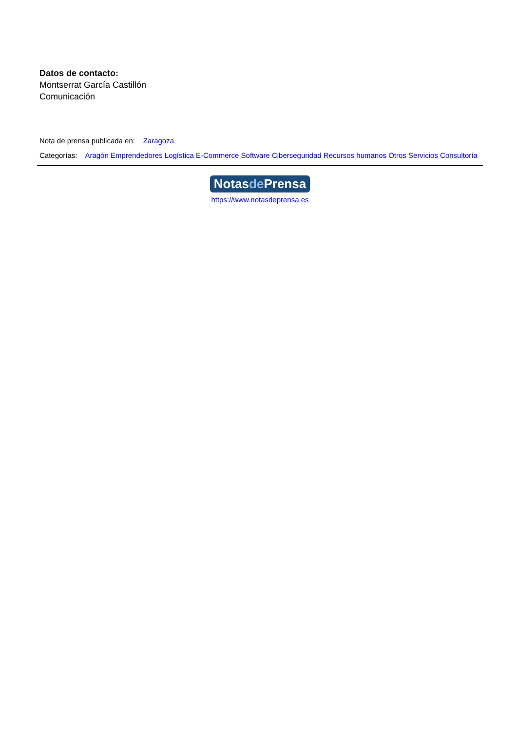Datos de contacto:
Montserrat García Castillón
Comunicación
Nota de prensa publicada en: Zaragoza
Categorías: Aragón Emprendedores Logística E-Commerce Software Ciberseguridad Recursos humanos Otros Servicios Consultoría
Notasde Prensa
https://www.notasdeprensa.es